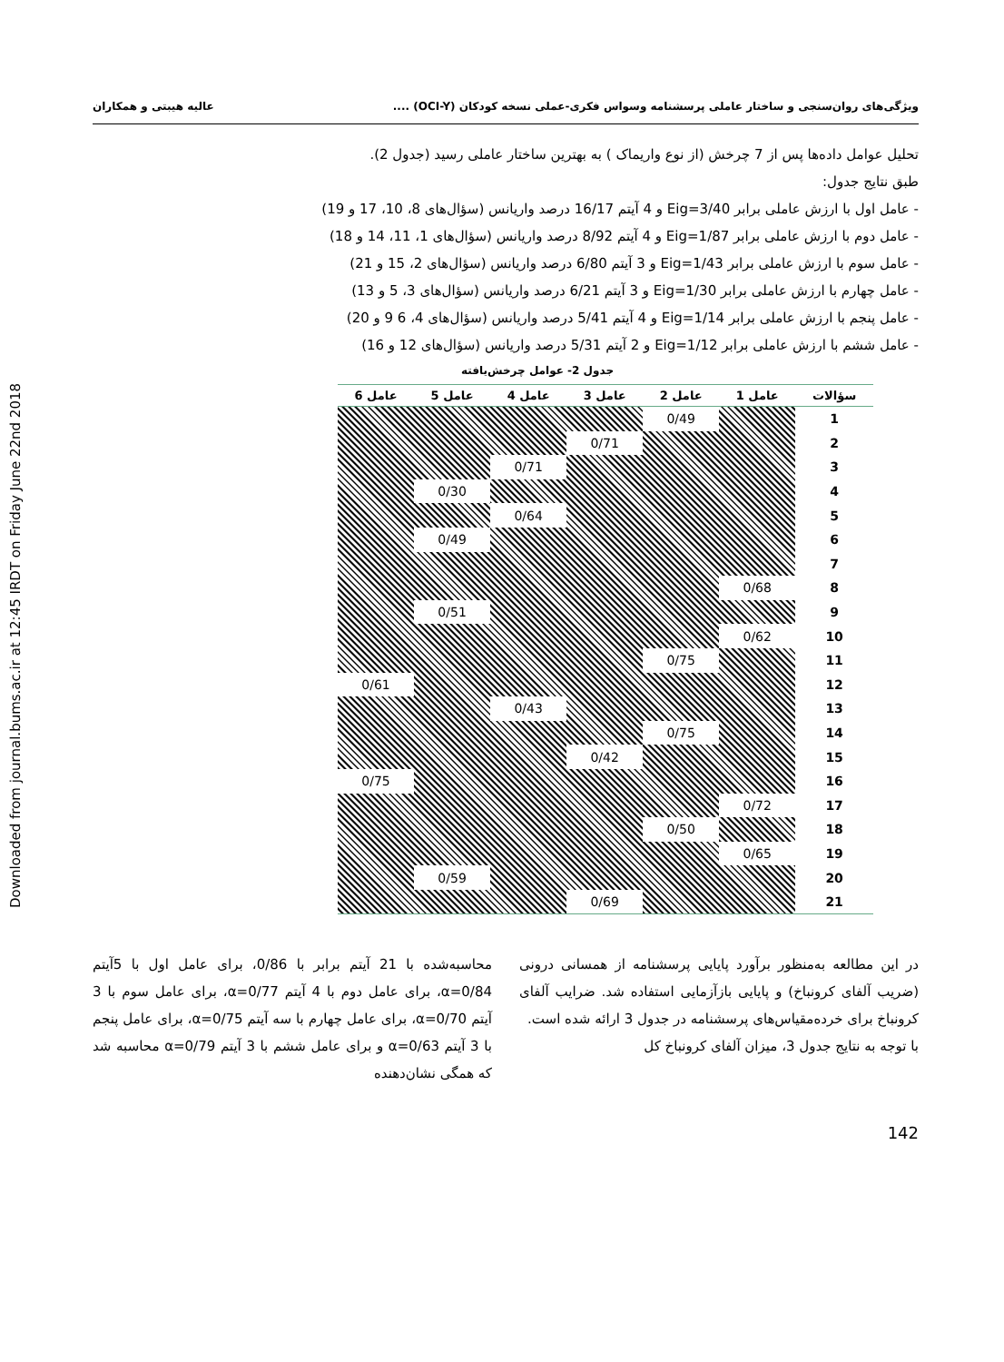Downloaded from journal.bums.ac.ir at 12:45 IRDT on Friday June 22nd 2018
ویژگی‌های روان‌سنجی و ساختار عاملی پرسشنامه وسواس فکری-عملی نسخه کودکان (OCI-Y) .... عالیه هیبتی و همکاران
تحلیل عوامل داده‌ها پس از 7 چرخش (از نوع واریماک ) به بهترین ساختار عاملی رسید (جدول 2).
طبق نتایج جدول:
- عامل اول با ارزش عاملی برابر Eig=3/40 و 4 آیتم 16/17 درصد واریانس (سؤال‌های 8، 10، 17 و 19)
- عامل دوم با ارزش عاملی برابر Eig=1/87 و 4 آیتم 8/92 درصد واریانس (سؤال‌های 1، 11، 14 و 18)
- عامل سوم با ارزش عاملی برابر Eig=1/43 و 3 آیتم 6/80 درصد واریانس (سؤال‌های 2، 15 و 21)
- عامل چهارم با ارزش عاملی برابر Eig=1/30 و 3 آیتم 6/21 درصد واریانس (سؤال‌های 3، 5 و 13)
- عامل پنجم با ارزش عاملی برابر Eig=1/14 و 4 آیتم 5/41 درصد واریانس (سؤال‌های 4، 6 9 و 20)
- عامل ششم با ارزش عاملی برابر Eig=1/12 و 2 آیتم 5/31 درصد واریانس (سؤال‌های 12 و 16)
جدول 2- عوامل چرخش‌یافته
| سؤالات | عامل 1 | عامل 2 | عامل 3 | عامل 4 | عامل 5 | عامل 6 |
| --- | --- | --- | --- | --- | --- | --- |
| 1 | | 0/49 | | | | |
| 2 | | | 0/71 | | | |
| 3 | | | | 0/71 | | |
| 4 | | | | | 0/30 | |
| 5 | | | | 0/64 | | |
| 6 | | | | | 0/49 | |
| 7 | | | | | | |
| 8 | 0/68 | | | | | |
| 9 | | | | | 0/51 | |
| 10 | 0/62 | | | | | |
| 11 | | 0/75 | | | | |
| 12 | | | | | | 0/61 |
| 13 | | | | 0/43 | | |
| 14 | | 0/75 | | | | |
| 15 | | | 0/42 | | | |
| 16 | | | | | | 0/75 |
| 17 | 0/72 | | | | | |
| 18 | | 0/50 | | | | |
| 19 | 0/65 | | | | | |
| 20 | | | | | 0/59 | |
| 21 | | | 0/69 | | | |
در این مطالعه به‌منظور برآورد پایایی پرسشنامه از همسانی درونی (ضریب آلفای کرونباخ) و پایایی بازآزمایی استفاده شد. ضرایب آلفای کرونباخ برای خرده‌مقیاس‌های پرسشنامه در جدول 3 ارائه شده است.
با توجه به نتایج جدول 3، میزان آلفای کرونباخ کل
محاسبه‌شده با 21 آیتم برابر با 0/86، برای عامل اول با 5آیتم α=0/84، برای عامل دوم با 4 آیتم α=0/77، برای عامل سوم با 3 آیتم α=0/70، برای عامل چهارم با سه آیتم α=0/75، برای عامل پنجم با 3 آیتم α=0/63 و برای عامل ششم با 3 آیتم α=0/79 محاسبه شد که همگی نشان‌دهنده
142